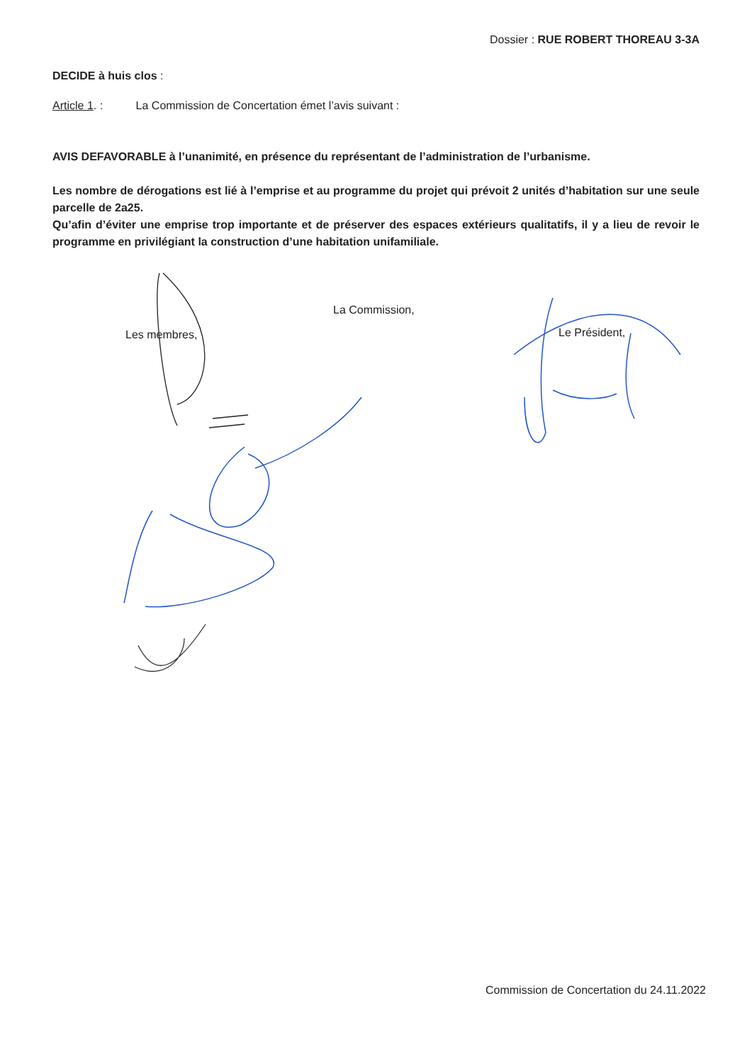Dossier : RUE ROBERT THOREAU 3-3A
DECIDE à huis clos :
Article 1. : La Commission de Concertation émet l’avis suivant :
AVIS DEFAVORABLE à l’unanimité, en présence du représentant de l’administration de l’urbanisme.
Les nombre de dérogations est lié à l’emprise et au programme du projet qui prévoit 2 unités d’habitation sur une seule parcelle de 2a25.
Qu’afin d’éviter une emprise trop importante et de préserver des espaces extérieurs qualitatifs, il y a lieu de revoir le programme en privilégiant la construction d’une habitation unifamiliale.
La Commission,
Les membres, Le Président,
Commission de Concertation du 24.11.2022